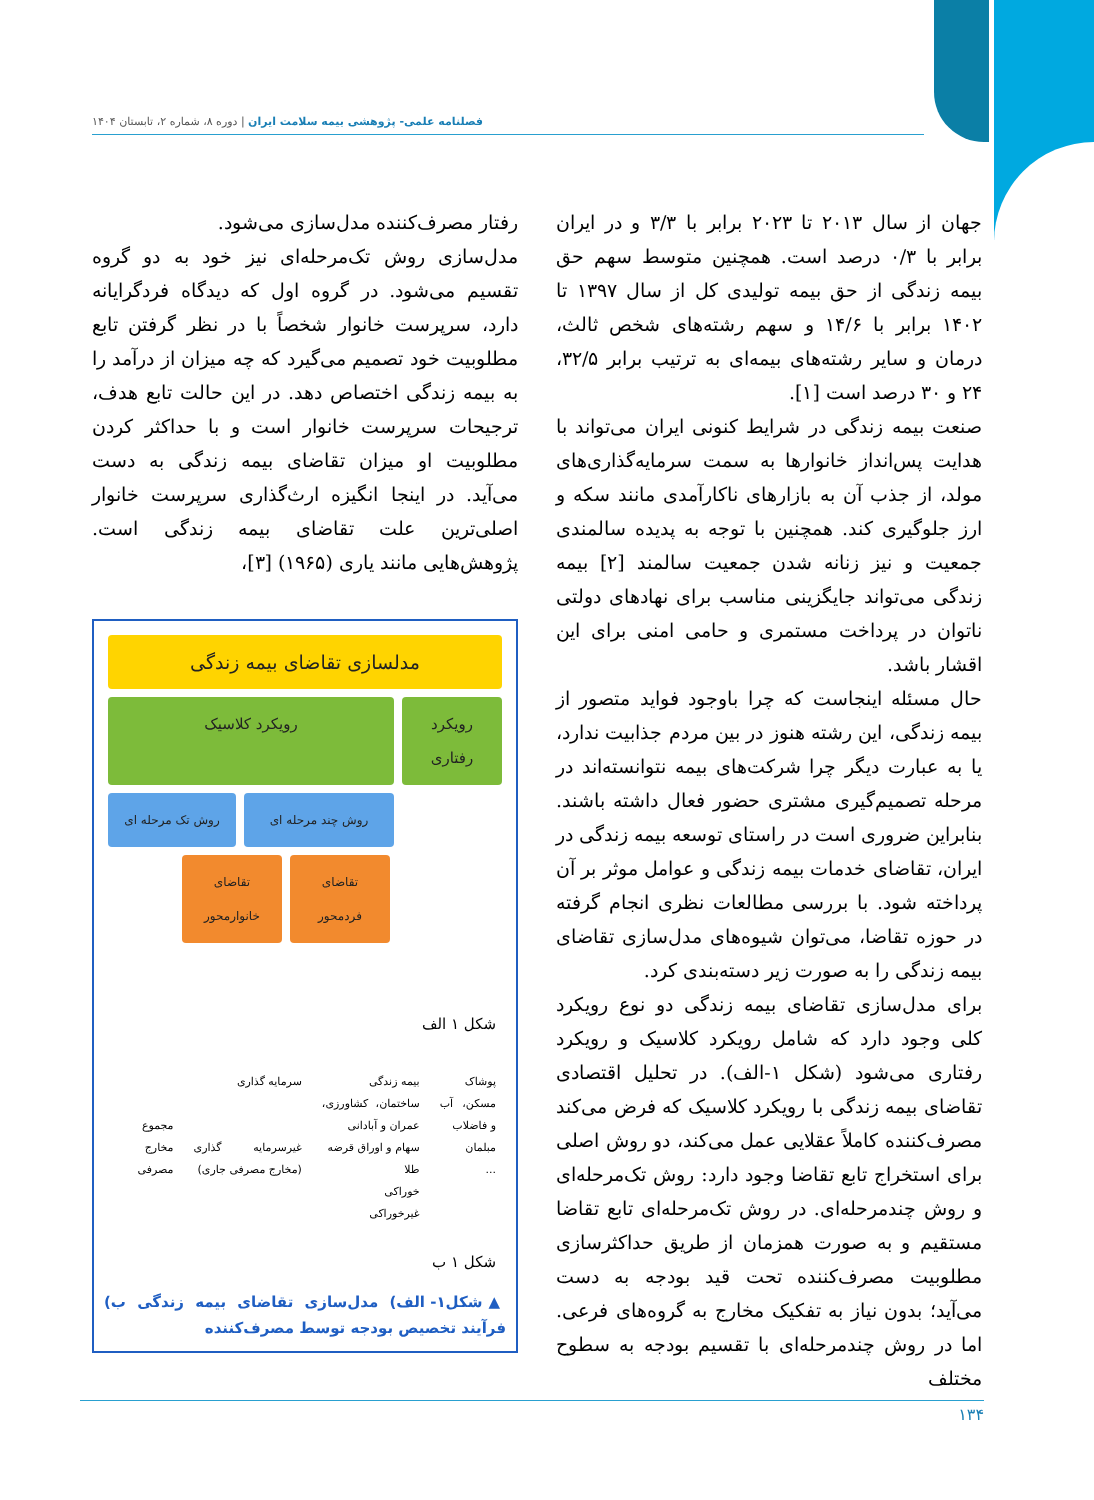فصلنامه علمی- پژوهشی بیمه سلامت ایران | دوره ۸، شماره ۲، تابستان ۱۴۰۴
جهان از سال ۲۰۱۳ تا ۲۰۲۳ برابر با ۳/۳ و در ایران برابر با ۰/۳ درصد است. همچنین متوسط سهم حق بیمه زندگی از حق بیمه تولیدی کل از سال ۱۳۹۷ تا ۱۴۰۲ برابر با ۱۴/۶ و سهم رشته‌های شخص ثالث، درمان و سایر رشته‌های بیمه‌ای به ترتیب برابر ۳۲/۵، ۲۴ و ۳۰ درصد است [۱].
صنعت بیمه زندگی در شرایط کنونی ایران می‌تواند با هدایت پس‌انداز خانوارها به سمت سرمایه‌گذاری‌های مولد، از جذب آن به بازارهای ناکارآمدی مانند سکه و ارز جلوگیری کند. همچنین با توجه به پدیده سالمندی جمعیت و نیز زنانه شدن جمعیت سالمند [۲] بیمه زندگی می‌تواند جایگزینی مناسب برای نهادهای دولتی ناتوان در پرداخت مستمری و حامی امنی برای این اقشار باشد.
حال مسئله اینجاست که چرا باوجود فواید متصور از بیمه زندگی، این رشته هنوز در بین مردم جذابیت ندارد، یا به عبارت دیگر چرا شرکت‌های بیمه نتوانسته‌اند در مرحله تصمیم‌گیری مشتری حضور فعال داشته باشند. بنابراین ضروری است در راستای توسعه بیمه زندگی در ایران، تقاضای خدمات بیمه زندگی و عوامل موثر بر آن پرداخته شود. با بررسی مطالعات نظری انجام گرفته در حوزه تقاضا، می‌توان شیوه‌های مدل‌سازی تقاضای بیمه زندگی را به صورت زیر دسته‌بندی کرد.
برای مدل‌سازی تقاضای بیمه زندگی دو نوع رویکرد کلی وجود دارد که شامل رویکرد کلاسیک و رویکرد رفتاری می‌شود (شکل ۱-الف). در تحلیل اقتصادی تقاضای بیمه زندگی با رویکرد کلاسیک که فرض می‌کند مصرف‌کننده کاملاً عقلایی عمل می‌کند، دو روش اصلی برای استخراج تابع تقاضا وجود دارد: روش تک‌مرحله‌ای و روش چندمرحله‌ای. در روش تک‌مرحله‌ای تابع تقاضا مستقیم و به صورت همزمان از طریق حداکثرسازی مطلوبیت مصرف‌کننده تحت قید بودجه به دست می‌آید؛ بدون نیاز به تفکیک مخارج به گروه‌های فرعی. اما در روش چندمرحله‌ای با تقسیم بودجه به سطوح مختلف
رفتار مصرف‌کننده مدل‌سازی می‌شود.
مدل‌سازی روش تک‌مرحله‌ای نیز خود به دو گروه تقسیم می‌شود. در گروه اول که دیدگاه فردگرایانه دارد، سرپرست خانوار شخصاً با در نظر گرفتن تابع مطلوبیت خود تصمیم می‌گیرد که چه میزان از درآمد را به بیمه زندگی اختصاص دهد. در این حالت تابع هدف، ترجیحات سرپرست خانوار است و با حداکثر کردن مطلوبیت او میزان تقاضای بیمه زندگی به دست می‌آید. در اینجا انگیزه ارث‌گذاری سرپرست خانوار اصلی‌ترین علت تقاضای بیمه زندگی است. پژوهش‌هایی مانند یاری (۱۹۶۵) [۳]،
مدلسازی تقاضای بیمه زندگی
رویکرد رفتاری
رویکرد کلاسیک
روش چند مرحله ای روش تک مرحله ای
تقاضای فردمحور
تقاضای خانوارمحور
شکل ۱ الف
پوشاک
مسکن، آب و فاضلاب
مبلمان
...
بیمه زندگی
ساختمان، کشاورزی، عمران و آبادانی
سهام و اوراق قرضه
طلا
خوراکی
غیرخوراکی
سرمایه گذاری
غیرسرمایه گذاری (مخارج مصرفی جاری)
مجموع مخارج مصرفی
شکل ۱ ب
▲شکل۱- الف) مدل‌سازی تقاضای بیمه زندگی ب) فرآیند تخصیص بودجه توسط مصرف‌کننده
۱۳۴